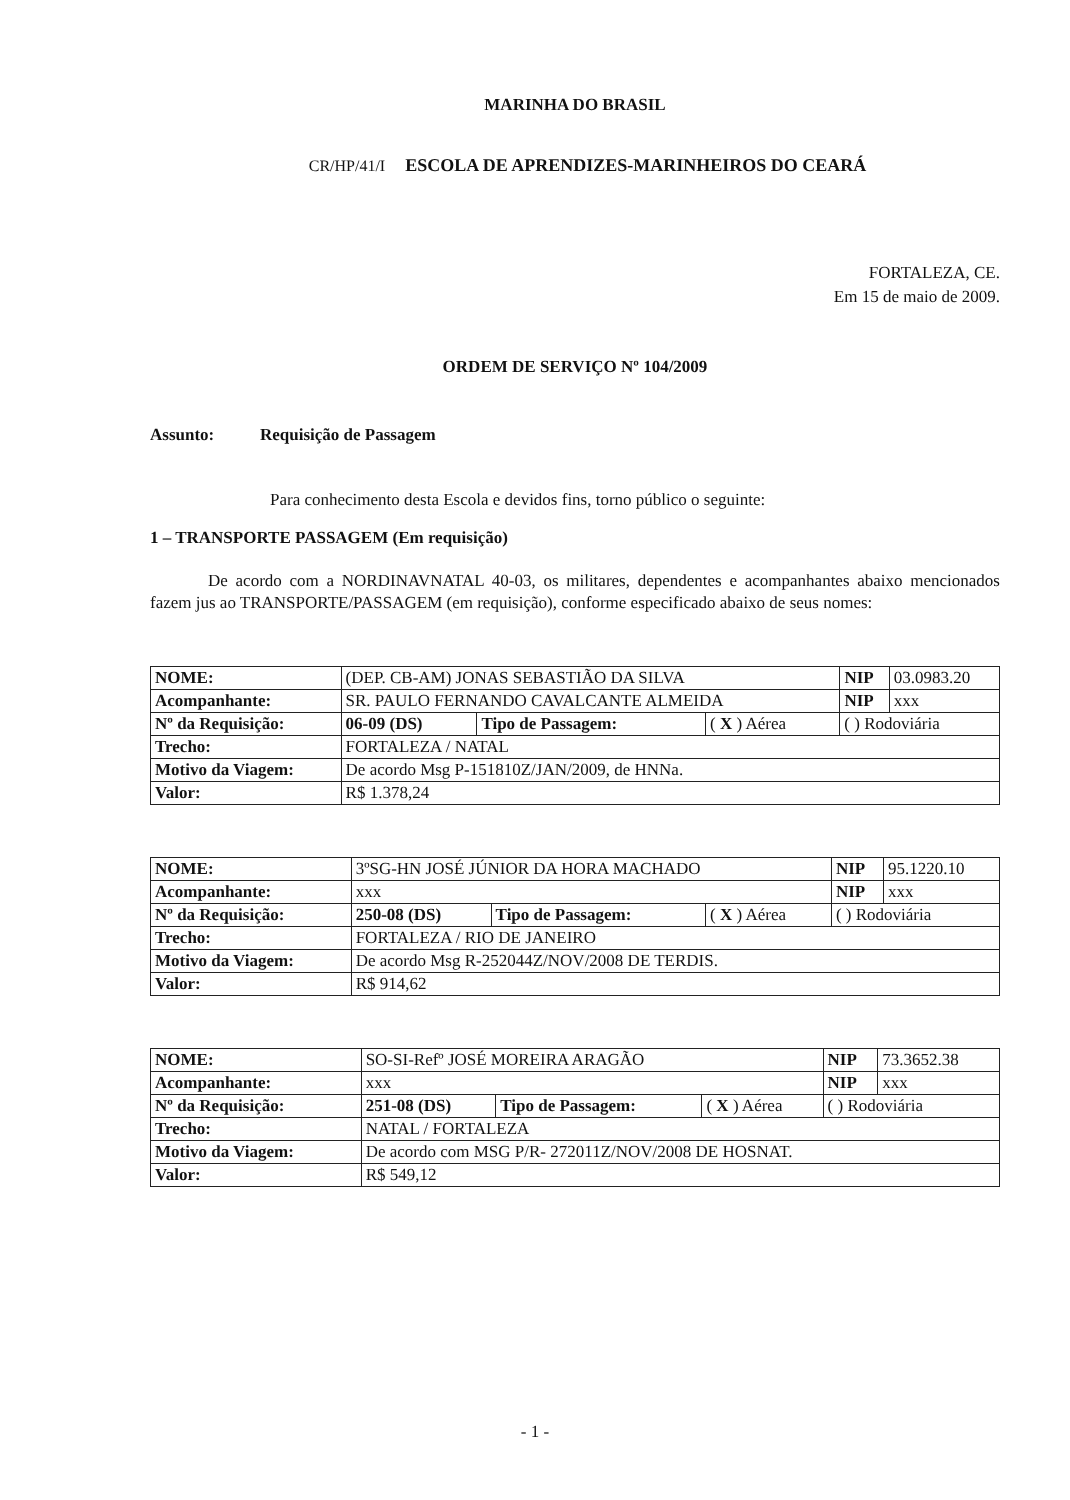MARINHA DO BRASIL
CR/HP/41/I ESCOLA DE APRENDIZES-MARINHEIROS DO CEARÁ
FORTALEZA, CE.
Em 15 de maio de 2009.
ORDEM DE SERVIÇO Nº 104/2009
Assunto: Requisição de Passagem
Para conhecimento desta Escola e devidos fins, torno público o seguinte:
1 – TRANSPORTE PASSAGEM (Em requisição)
De acordo com a NORDINAVNATAL 40-03, os militares, dependentes e acompanhantes abaixo mencionados fazem jus ao TRANSPORTE/PASSAGEM (em requisição), conforme especificado abaixo de seus nomes:
| NOME: | (DEP. CB-AM) JONAS SEBASTIÃO DA SILVA | | | | NIP | 03.0983.20 |
| Acompanhante: | SR. PAULO FERNANDO CAVALCANTE ALMEIDA | | | | NIP | xxx |
| Nº da Requisição: | 06-09 (DS) | Tipo de Passagem: | ( X ) Aérea | ( ) Rodoviária | | |
| Trecho: | FORTALEZA / NATAL | | | | | |
| Motivo da Viagem: | De acordo Msg P-151810Z/JAN/2009, de HNNa. | | | | | |
| Valor: | R$ 1.378,24 | | | | | |
| NOME: | 3ºSG-HN JOSÉ JÚNIOR DA HORA MACHADO | | | | NIP | 95.1220.10 |
| Acompanhante: | xxx | | | | NIP | xxx |
| Nº da Requisição: | 250-08 (DS) | Tipo de Passagem: | ( X ) Aérea | ( ) Rodoviária | | |
| Trecho: | FORTALEZA / RIO DE JANEIRO | | | | | |
| Motivo da Viagem: | De acordo Msg R-252044Z/NOV/2008 DE TERDIS. | | | | | |
| Valor: | R$ 914,62 | | | | | |
| NOME: | SO-SI-Refº JOSÉ MOREIRA ARAGÃO | | | | NIP | 73.3652.38 |
| Acompanhante: | xxx | | | | NIP | xxx |
| Nº da Requisição: | 251-08 (DS) | Tipo de Passagem: | ( X ) Aérea | ( ) Rodoviária | | |
| Trecho: | NATAL / FORTALEZA | | | | | |
| Motivo da Viagem: | De acordo com MSG P/R- 272011Z/NOV/2008 DE HOSNAT. | | | | | |
| Valor: | R$ 549,12 | | | | | |
- 1 -